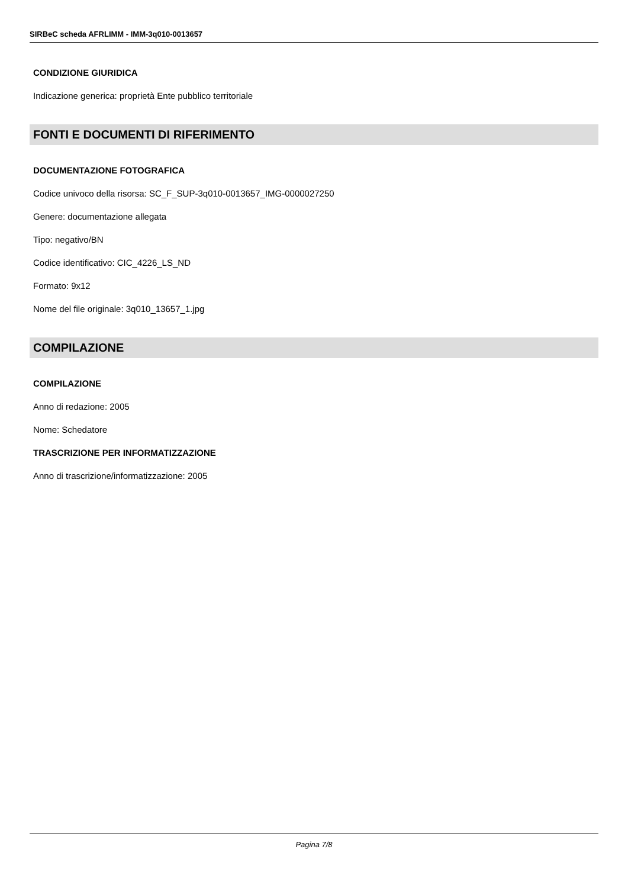SIRBeC scheda AFRLIMM - IMM-3q010-0013657
CONDIZIONE GIURIDICA
Indicazione generica: proprietà Ente pubblico territoriale
FONTI E DOCUMENTI DI RIFERIMENTO
DOCUMENTAZIONE FOTOGRAFICA
Codice univoco della risorsa: SC_F_SUP-3q010-0013657_IMG-0000027250
Genere: documentazione allegata
Tipo: negativo/BN
Codice identificativo: CIC_4226_LS_ND
Formato: 9x12
Nome del file originale: 3q010_13657_1.jpg
COMPILAZIONE
COMPILAZIONE
Anno di redazione: 2005
Nome: Schedatore
TRASCRIZIONE PER INFORMATIZZAZIONE
Anno di trascrizione/informatizzazione: 2005
Pagina 7/8